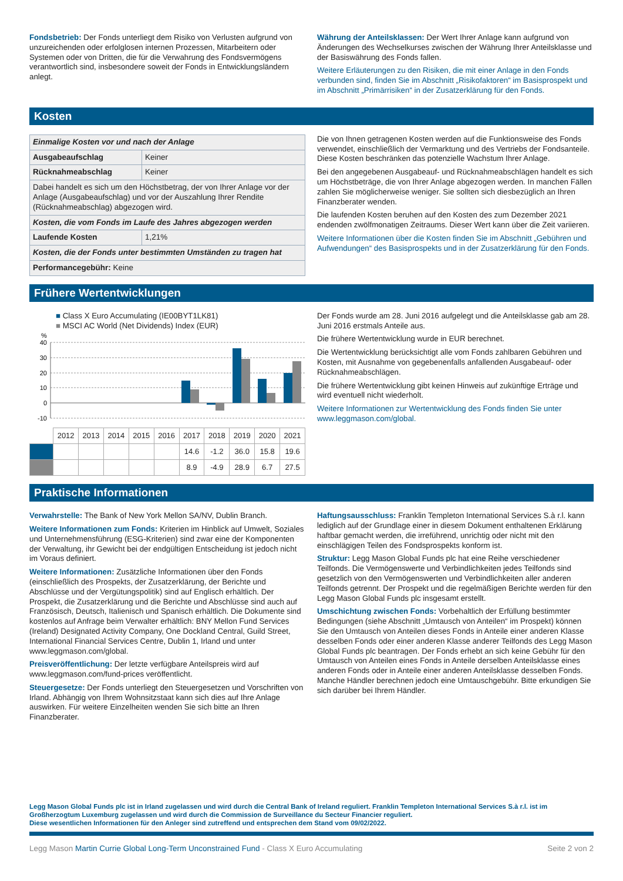Fondsbetrieb: Der Fonds unterliegt dem Risiko von Verlusten aufgrund von unzureichenden oder erfolglosen internen Prozessen, Mitarbeitern oder Systemen oder von Dritten, die für die Verwahrung des Fondsvermögens verantwortlich sind, insbesondere soweit der Fonds in Entwicklungsländern anlegt.
Währung der Anteilsklassen: Der Wert Ihrer Anlage kann aufgrund von Änderungen des Wechselkurses zwischen der Währung Ihrer Anteilsklasse und der Basiswährung des Fonds fallen.
Weitere Erläuterungen zu den Risiken, die mit einer Anlage in den Fonds verbunden sind, finden Sie im Abschnitt „Risikofaktoren“ im Basisprospekt und im Abschnitt „Primärrisiken“ in der Zusatzerklärung für den Fonds.
Kosten
| Einmalige Kosten vor und nach der Anlage | |
| Ausgabeaufschlag | Keiner |
| Rücknahmeabschlag | Keiner |
| Dabei handelt es sich um den Höchstbetrag, der von Ihrer Anlage vor der Anlage (Ausgabeaufschlag) und vor der Auszahlung Ihrer Rendite (Rücknahmeabschlag) abgezogen wird. | |
| Kosten, die vom Fonds im Laufe des Jahres abgezogen werden | |
| Laufende Kosten | 1,21% |
| Kosten, die der Fonds unter bestimmten Umständen zu tragen hat | |
| Performancegebühr: Keine | |
Die von Ihnen getragenen Kosten werden auf die Funktionsweise des Fonds verwendet, einschließlich der Vermarktung und des Vertriebs der Fondsanteile. Diese Kosten beschränken das potenzielle Wachstum Ihrer Anlage.
Bei den angegebenen Ausgabeauf- und Rücknahmeabschlägen handelt es sich um Höchstbeträge, die von Ihrer Anlage abgezogen werden. In manchen Fällen zahlen Sie möglicherweise weniger. Sie sollten sich diesbezüglich an Ihren Finanzberater wenden.
Die laufenden Kosten beruhen auf den Kosten des zum Dezember 2021 endenden zwölfmonatigen Zeitraums. Dieser Wert kann über die Zeit variieren.
Weitere Informationen über die Kosten finden Sie im Abschnitt „Gebühren und Aufwendungen“ des Basisprospekts und in der Zusatzerklärung für den Fonds.
Frühere Wertentwicklungen
■ Class X Euro Accumulating (IE00BYT1LK81)
■ MSCI AC World (Net Dividends) Index (EUR)
%
40
30
20
10
0
-10
| | 2012 | 2013 | 2014 | 2015 | 2016 | 2017 | 2018 | 2019 | 2020 | 2021 |
| | | | | | | 14.6 | -1.2 | 36.0 | 15.8 | 19.6 |
| | | | | | | 8.9 | -4.9 | 28.9 | 6.7 | 27.5 |
Der Fonds wurde am 28. Juni 2016 aufgelegt und die Anteilsklasse gab am 28. Juni 2016 erstmals Anteile aus.
Die frühere Wertentwicklung wurde in EUR berechnet.
Die Wertentwicklung berücksichtigt alle vom Fonds zahlbaren Gebühren und Kosten, mit Ausnahme von gegebenenfalls anfallenden Ausgabeauf- oder Rücknahmeabschlägen.
Die frühere Wertentwicklung gibt keinen Hinweis auf zukünftige Erträge und wird eventuell nicht wiederholt.
Weitere Informationen zur Wertentwicklung des Fonds finden Sie unter www.leggmason.com/global.
Praktische Informationen
Verwahrstelle: The Bank of New York Mellon SA/NV, Dublin Branch.
Weitere Informationen zum Fonds: Kriterien im Hinblick auf Umwelt, Soziales und Unternehmensführung (ESG-Kriterien) sind zwar eine der Komponenten der Verwaltung, ihr Gewicht bei der endgültigen Entscheidung ist jedoch nicht im Voraus definiert.
Weitere Informationen: Zusätzliche Informationen über den Fonds (einschließlich des Prospekts, der Zusatzerklärung, der Berichte und Abschlüsse und der Vergütungspolitik) sind auf Englisch erhältlich. Der Prospekt, die Zusatzerklärung und die Berichte und Abschlüsse sind auch auf Französisch, Deutsch, Italienisch und Spanisch erhältlich. Die Dokumente sind kostenlos auf Anfrage beim Verwalter erhältlich: BNY Mellon Fund Services (Ireland) Designated Activity Company, One Dockland Central, Guild Street, International Financial Services Centre, Dublin 1, Irland und unter www.leggmason.com/global.
Preisveröffentlichung: Der letzte verfügbare Anteilspreis wird auf www.leggmason.com/fund-prices veröffentlicht.
Steuergesetze: Der Fonds unterliegt den Steuergesetzen und Vorschriften von Irland. Abhängig von Ihrem Wohnsitzstaat kann sich dies auf Ihre Anlage auswirken. Für weitere Einzelheiten wenden Sie sich bitte an Ihren Finanzberater.
Haftungsausschluss: Franklin Templeton International Services S.à r.l. kann lediglich auf der Grundlage einer in diesem Dokument enthaltenen Erklärung haftbar gemacht werden, die irreführend, unrichtig oder nicht mit den einschlägigen Teilen des Fondsprospekts konform ist.
Struktur: Legg Mason Global Funds plc hat eine Reihe verschiedener Teilfonds. Die Vermögenswerte und Verbindlichkeiten jedes Teilfonds sind gesetzlich von den Vermögenswerten und Verbindlichkeiten aller anderen Teilfonds getrennt. Der Prospekt und die regelmäßigen Berichte werden für den Legg Mason Global Funds plc insgesamt erstellt.
Umschichtung zwischen Fonds: Vorbehaltlich der Erfüllung bestimmter Bedingungen (siehe Abschnitt „Umtausch von Anteilen“ im Prospekt) können Sie den Umtausch von Anteilen dieses Fonds in Anteile einer anderen Klasse desselben Fonds oder einer anderen Klasse anderer Teilfonds des Legg Mason Global Funds plc beantragen. Der Fonds erhebt an sich keine Gebühr für den Umtausch von Anteilen eines Fonds in Anteile derselben Anteilsklasse eines anderen Fonds oder in Anteile einer anderen Anteilsklasse desselben Fonds. Manche Händler berechnen jedoch eine Umtauschgebühr. Bitte erkundigen Sie sich darüber bei Ihrem Händler.
Legg Mason Global Funds plc ist in Irland zugelassen und wird durch die Central Bank of Ireland reguliert. Franklin Templeton International Services S.à r.l. ist im Großherzogtum Luxemburg zugelassen und wird durch die Commission de Surveillance du Secteur Financier reguliert.
Diese wesentlichen Informationen für den Anleger sind zutreffend und entsprechen dem Stand vom 09/02/2022.
Legg Mason Martin Currie Global Long-Term Unconstrained Fund - Class X Euro Accumulating Seite 2 von 2